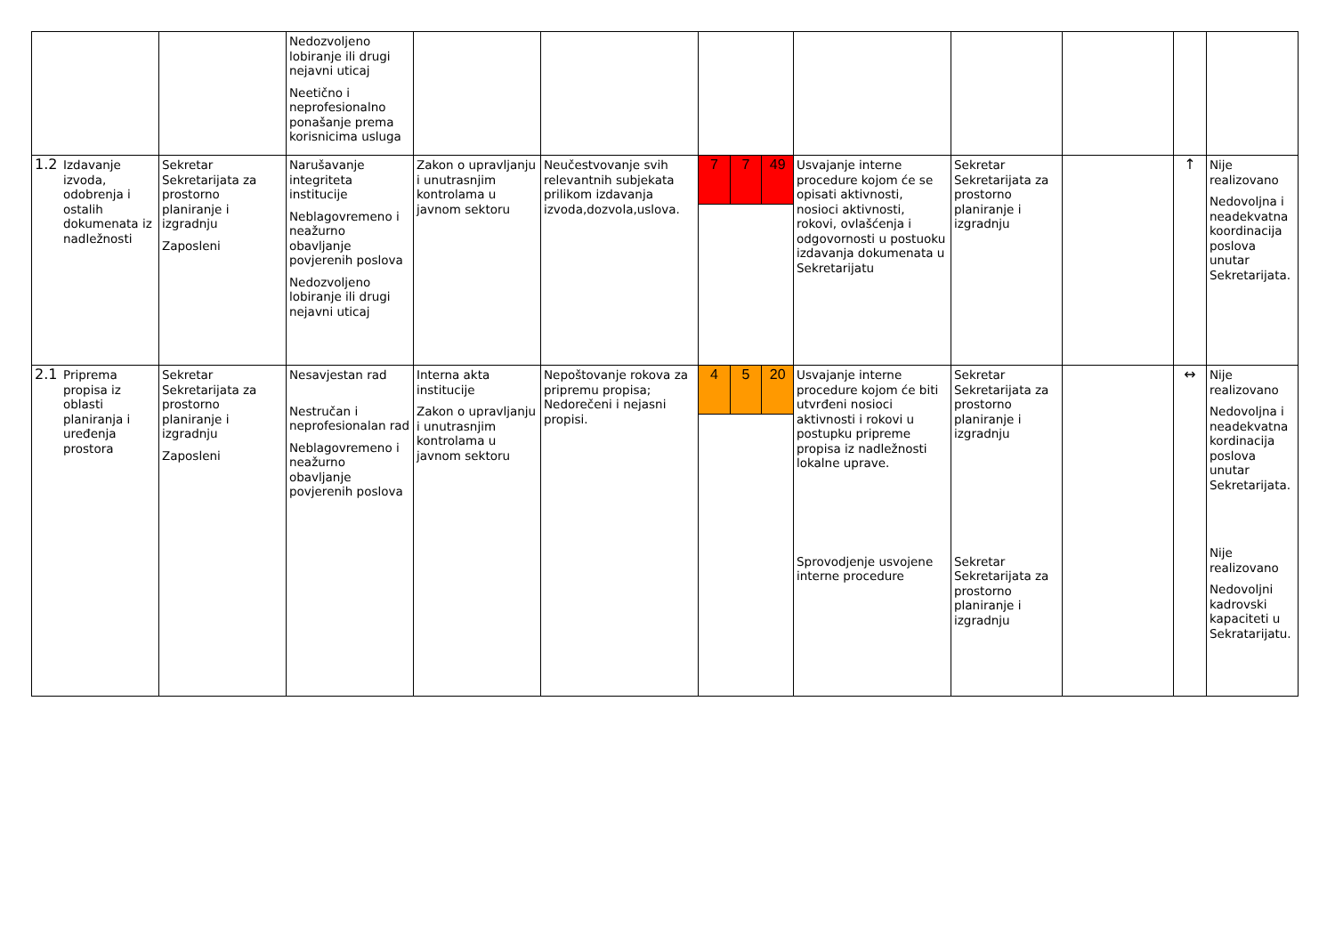| | | Nedozvoljeno lobiranje ili drugi nejavni uticaj Neetično i neprofesionalno ponašanje prema korisnicima usluga | | | | | | | | |
| 1.2 Izdavanje izvoda, odobrenja i ostalih dokumenata iz nadležnosti | Sekretar Sekretarijata za prostorno planiranje i izgradnju Zaposleni | Narušavanje integriteta institucije Neblagovremeno i neažurno obavljanje povjerenih poslova Nedozvoljeno lobiranje ili drugi nejavni uticaj | Zakon o upravljanju i unutrasnjim kontrolama u javnom sektoru | Neučestvovanje svih relevantnih subjekata prilikom izdavanja izvoda,dozvola,uslova. | 7 7 49 | Usvajanje interne procedure kojom će se opisati aktivnosti, nosioci aktivnosti, rokovi, ovlašćenja i odgovornosti u postuoku izdavanja dokumenata u Sekretarijatu | Sekretar Sekretarijata za prostorno planiranje i izgradnju | | ↑ | Nije realizovano Nedovoljna i neadekvatna koordinacija poslova unutar Sekretarijata. |
| 2.1 Priprema propisa iz oblasti planiranja i uređenja prostora | Sekretar Sekretarijata za prostorno planiranje i izgradnju Zaposleni | Nesavjestan rad Nestručan i neprofesionalan rad Neblagovremeno i neažurno obavljanje povjerenih poslova | Interna akta institucije Zakon o upravljanju i unutrasnjim kontrolama u javnom sektoru | Nepoštovanje rokova za pripremu propisa; Nedorečeni i nejasni propisi. | 4 5 20 | Usvajanje interne procedure kojom će biti utvrđeni nosioci aktivnosti i rokovi u postupku pripreme propisa iz nadležnosti lokalne uprave. Sprovodjenje usvojene interne procedure | Sekretar Sekretarijata za prostorno planiranje i izgradnju Sekretar Sekretarijata za prostorno planiranje i izgradnju | | ↔ | Nije realizovano Nedovoljna i neadekvatna kordinacija poslova unutar Sekretarijata. Nije realizovano Nedovoljni kadrovski kapaciteti u Sekratarijatu. |